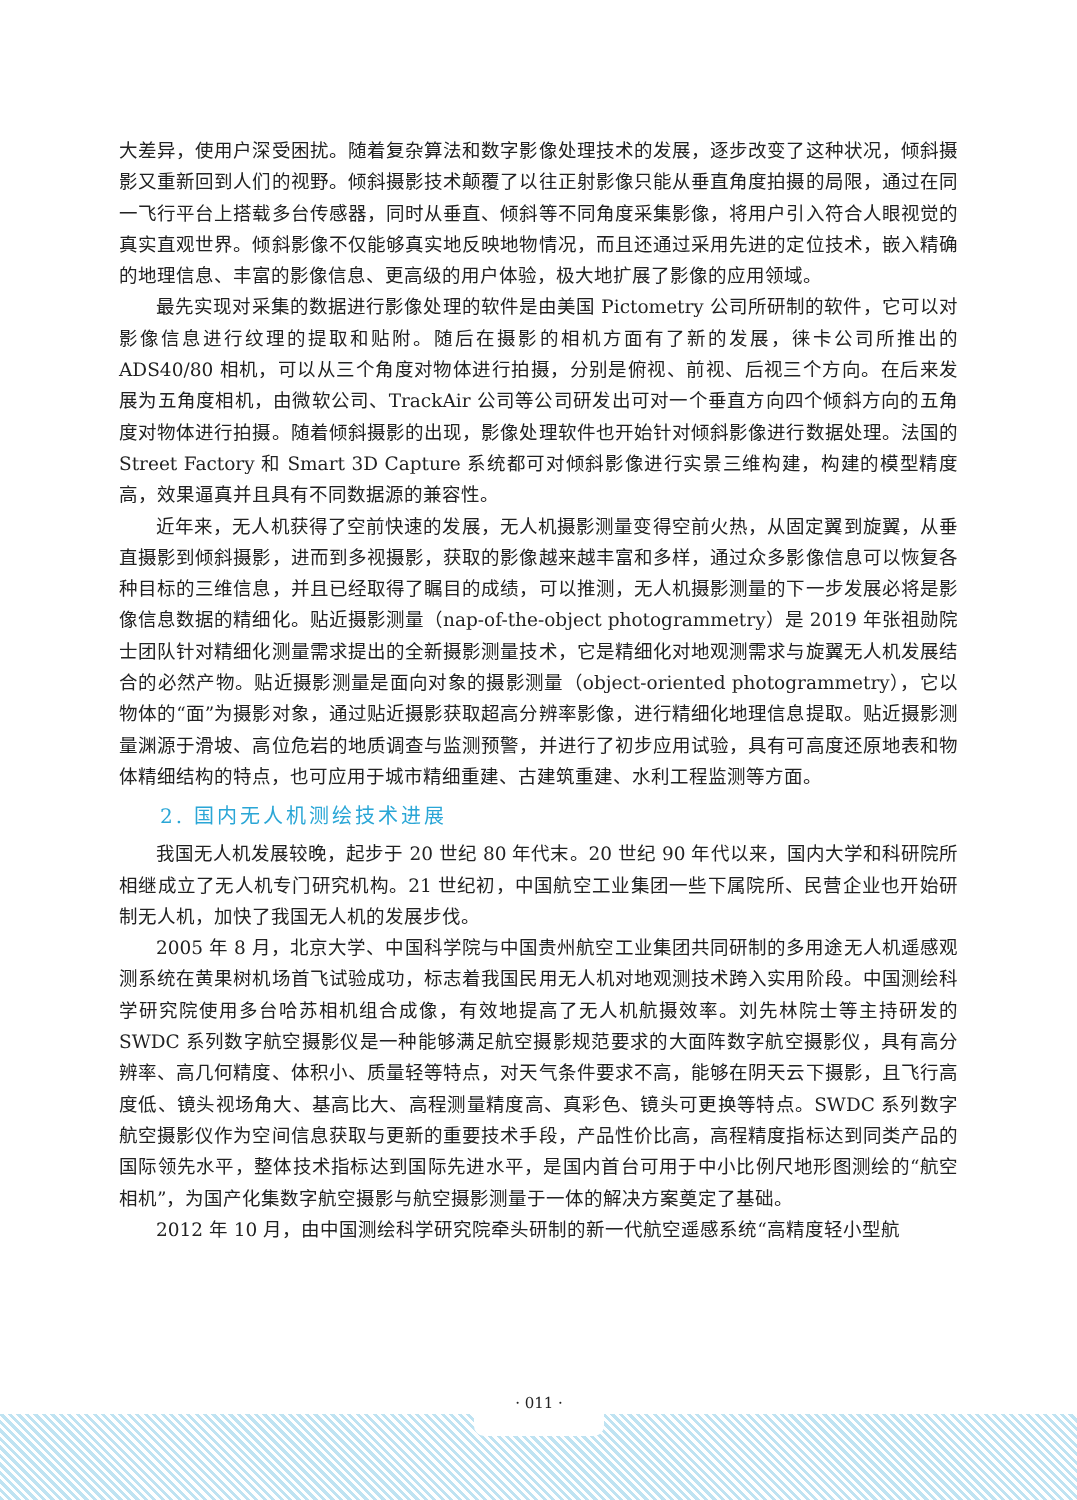大差异，使用户深受困扰。随着复杂算法和数字影像处理技术的发展，逐步改变了这种状况，倾斜摄影又重新回到人们的视野。倾斜摄影技术颠覆了以往正射影像只能从垂直角度拍摄的局限，通过在同一飞行平台上搭载多台传感器，同时从垂直、倾斜等不同角度采集影像，将用户引入符合人眼视觉的真实直观世界。倾斜影像不仅能够真实地反映地物情况，而且还通过采用先进的定位技术，嵌入精确的地理信息、丰富的影像信息、更高级的用户体验，极大地扩展了影像的应用领域。
最先实现对采集的数据进行影像处理的软件是由美国 Pictometry 公司所研制的软件，它可以对影像信息进行纹理的提取和贴附。随后在摄影的相机方面有了新的发展，徕卡公司所推出的 ADS40/80 相机，可以从三个角度对物体进行拍摄，分别是俯视、前视、后视三个方向。在后来发展为五角度相机，由微软公司、TrackAir 公司等公司研发出可对一个垂直方向四个倾斜方向的五角度对物体进行拍摄。随着倾斜摄影的出现，影像处理软件也开始针对倾斜影像进行数据处理。法国的 Street Factory 和 Smart 3D Capture 系统都可对倾斜影像进行实景三维构建，构建的模型精度高，效果逼真并且具有不同数据源的兼容性。
近年来，无人机获得了空前快速的发展，无人机摄影测量变得空前火热，从固定翼到旋翼，从垂直摄影到倾斜摄影，进而到多视摄影，获取的影像越来越丰富和多样，通过众多影像信息可以恢复各种目标的三维信息，并且已经取得了瞩目的成绩，可以推测，无人机摄影测量的下一步发展必将是影像信息数据的精细化。贴近摄影测量（nap-of-the-object photogrammetry）是 2019 年张祖勋院士团队针对精细化测量需求提出的全新摄影测量技术，它是精细化对地观测需求与旋翼无人机发展结合的必然产物。贴近摄影测量是面向对象的摄影测量（object-oriented photogrammetry），它以物体的“面”为摄影对象，通过贴近摄影获取超高分辨率影像，进行精细化地理信息提取。贴近摄影测量渊源于滑坡、高位危岩的地质调查与监测预警，并进行了初步应用试验，具有可高度还原地表和物体精细结构的特点，也可应用于城市精细重建、古建筑重建、水利工程监测等方面。
2. 国内无人机测绘技术进展
我国无人机发展较晚，起步于 20 世纪 80 年代末。20 世纪 90 年代以来，国内大学和科研院所相继成立了无人机专门研究机构。21 世纪初，中国航空工业集团一些下属院所、民营企业也开始研制无人机，加快了我国无人机的发展步伐。
2005 年 8 月，北京大学、中国科学院与中国贵州航空工业集团共同研制的多用途无人机遥感观测系统在黄果树机场首飞试验成功，标志着我国民用无人机对地观测技术跨入实用阶段。中国测绘科学研究院使用多台哈苏相机组合成像，有效地提高了无人机航摄效率。刘先林院士等主持研发的 SWDC 系列数字航空摄影仪是一种能够满足航空摄影规范要求的大面阵数字航空摄影仪，具有高分辨率、高几何精度、体积小、质量轻等特点，对天气条件要求不高，能够在阴天云下摄影，且飞行高度低、镜头视场角大、基高比大、高程测量精度高、真彩色、镜头可更换等特点。SWDC 系列数字航空摄影仪作为空间信息获取与更新的重要技术手段，产品性价比高，高程精度指标达到同类产品的国际领先水平，整体技术指标达到国际先进水平，是国内首台可用于中小比例尺地形图测绘的“航空相机”，为国产化集数字航空摄影与航空摄影测量于一体的解决方案奠定了基础。
2012 年 10 月，由中国测绘科学研究院牵头研制的新一代航空遥感系统“高精度轻小型航
· 011 ·